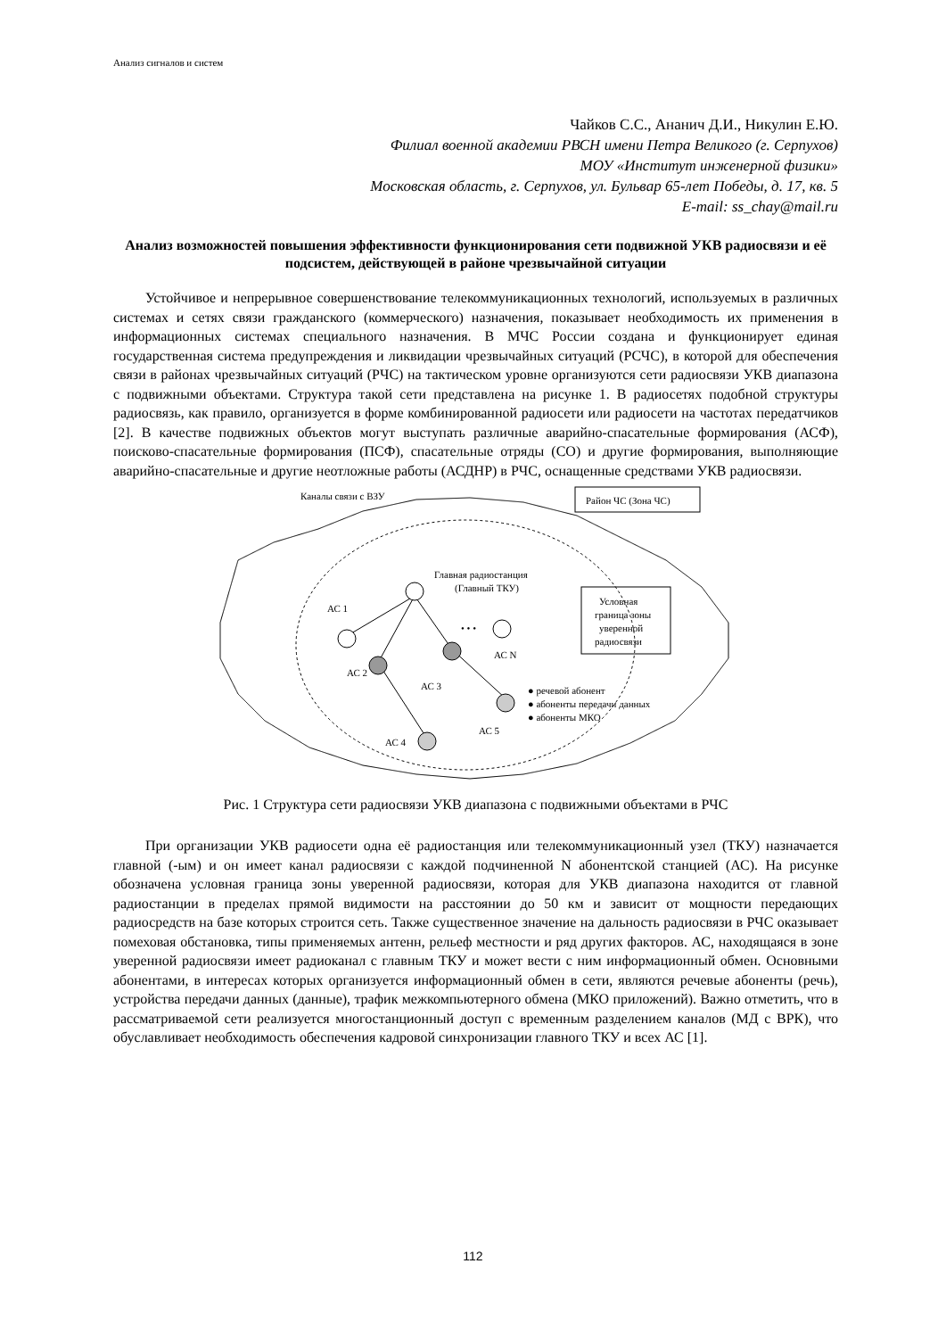Анализ сигналов и систем
Чайков С.С., Ананич Д.И., Никулин Е.Ю.
Филиал военной академии РВСН имени Петра Великого (г. Серпухов)
МОУ «Институт инженерной физики»
Московская область, г. Серпухов, ул. Бульвар 65-лет Победы, д. 17, кв. 5
E-mail: ss_chay@mail.ru
Анализ возможностей повышения эффективности функционирования сети подвижной УКВ радиосвязи и её подсистем, действующей в районе чрезвычайной ситуации
Устойчивое и непрерывное совершенствование телекоммуникационных технологий, используемых в различных системах и сетях связи гражданского (коммерческого) назначения, показывает необходимость их применения в информационных системах специального назначения. В МЧС России создана и функционирует единая государственная система предупреждения и ликвидации чрезвычайных ситуаций (РСЧС), в которой для обеспечения связи в районах чрезвычайных ситуаций (РЧС) на тактическом уровне организуются сети радиосвязи УКВ диапазона с подвижными объектами. Структура такой сети представлена на рисунке 1. В радиосетях подобной структуры радиосвязь, как правило, организуется в форме комбинированной радиосети или радиосети на частотах передатчиков [2]. В качестве подвижных объектов могут выступать различные аварийно-спасательные формирования (АСФ), поисково-спасательные формирования (ПСФ), спасательные отряды (СО) и другие формирования, выполняющие аварийно-спасательные и другие неотложные работы (АСДНР) в РЧС, оснащенные средствами УКВ радиосвязи.
Каналы связи с ВЗУ
Район ЧС (Зона ЧС)
Главная радиостанция
(Главный ТКУ)
Условная
граница зоны
уверенной
радиосвязи
АС 1
АС 2
АС 3
АС N
• • •
АС 4
АС 5
● речевой абонент
● абоненты передачи данных
● абоненты МКО
Рис. 1 Структура сети радиосвязи УКВ диапазона с подвижными объектами в РЧС
При организации УКВ радиосети одна её радиостанция или телекоммуникационный узел (ТКУ) назначается главной (-ым) и он имеет канал радиосвязи с каждой подчиненной N абонентской станцией (АС). На рисунке обозначена условная граница зоны уверенной радиосвязи, которая для УКВ диапазона находится от главной радиостанции в пределах прямой видимости на расстоянии до 50 км и зависит от мощности передающих радиосредств на базе которых строится сеть. Также существенное значение на дальность радиосвязи в РЧС оказывает помеховая обстановка, типы применяемых антенн, рельеф местности и ряд других факторов. АС, находящаяся в зоне уверенной радиосвязи имеет радиоканал с главным ТКУ и может вести с ним информационный обмен. Основными абонентами, в интересах которых организуется информационный обмен в сети, являются речевые абоненты (речь), устройства передачи данных (данные), трафик межкомпьютерного обмена (МКО приложений). Важно отметить, что в рассматриваемой сети реализуется многостанционный доступ с временным разделением каналов (МД с ВРК), что обуславливает необходимость обеспечения кадровой синхронизации главного ТКУ и всех АС [1].
112